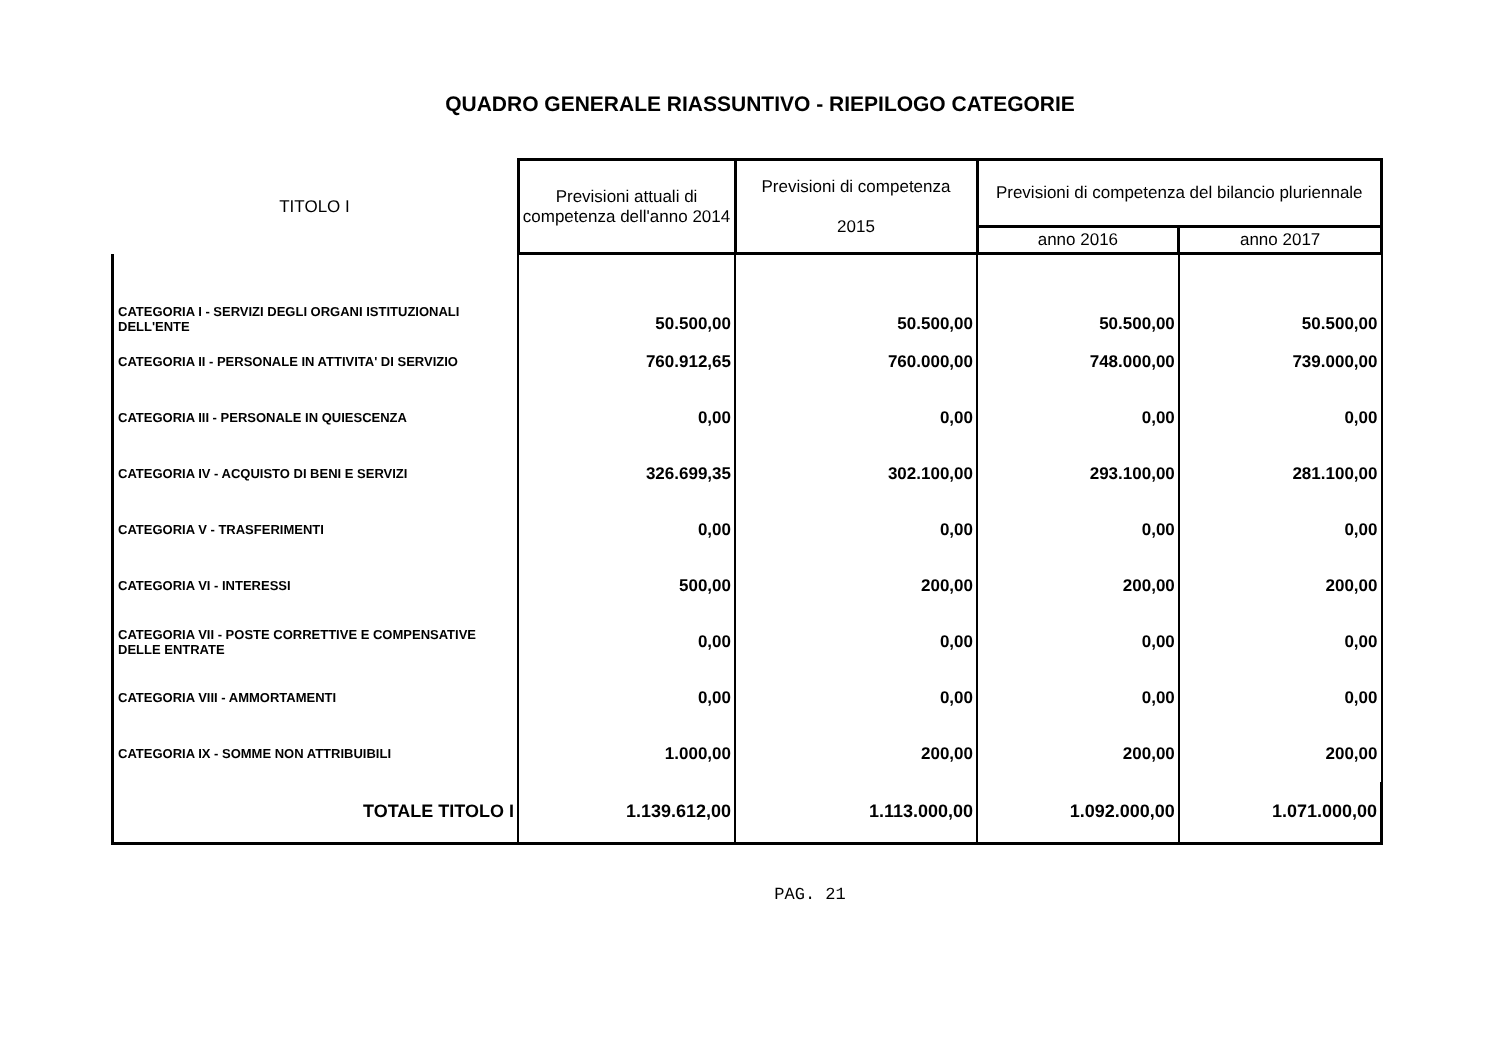QUADRO GENERALE RIASSUNTIVO - RIEPILOGO CATEGORIE
| TITOLO I | Previsioni attuali di competenza dell'anno 2014 | Previsioni di competenza 2015 | Previsioni di competenza del bilancio pluriennale | |
| --- | --- | --- | --- | --- |
| | | | anno 2016 | anno 2017 |
| CATEGORIA I - SERVIZI DEGLI ORGANI ISTITUZIONALI DELL'ENTE | 50.500,00 | 50.500,00 | 50.500,00 | 50.500,00 |
| CATEGORIA II - PERSONALE IN ATTIVITA' DI SERVIZIO | 760.912,65 | 760.000,00 | 748.000,00 | 739.000,00 |
| CATEGORIA III - PERSONALE IN QUIESCENZA | 0,00 | 0,00 | 0,00 | 0,00 |
| CATEGORIA IV - ACQUISTO DI BENI E SERVIZI | 326.699,35 | 302.100,00 | 293.100,00 | 281.100,00 |
| CATEGORIA V - TRASFERIMENTI | 0,00 | 0,00 | 0,00 | 0,00 |
| CATEGORIA VI - INTERESSI | 500,00 | 200,00 | 200,00 | 200,00 |
| CATEGORIA VII - POSTE CORRETTIVE E COMPENSATIVE DELLE ENTRATE | 0,00 | 0,00 | 0,00 | 0,00 |
| CATEGORIA VIII - AMMORTAMENTI | 0,00 | 0,00 | 0,00 | 0,00 |
| CATEGORIA IX - SOMME NON ATTRIBUIBILI | 1.000,00 | 200,00 | 200,00 | 200,00 |
| TOTALE TITOLO I | 1.139.612,00 | 1.113.000,00 | 1.092.000,00 | 1.071.000,00 |
PAG. 21